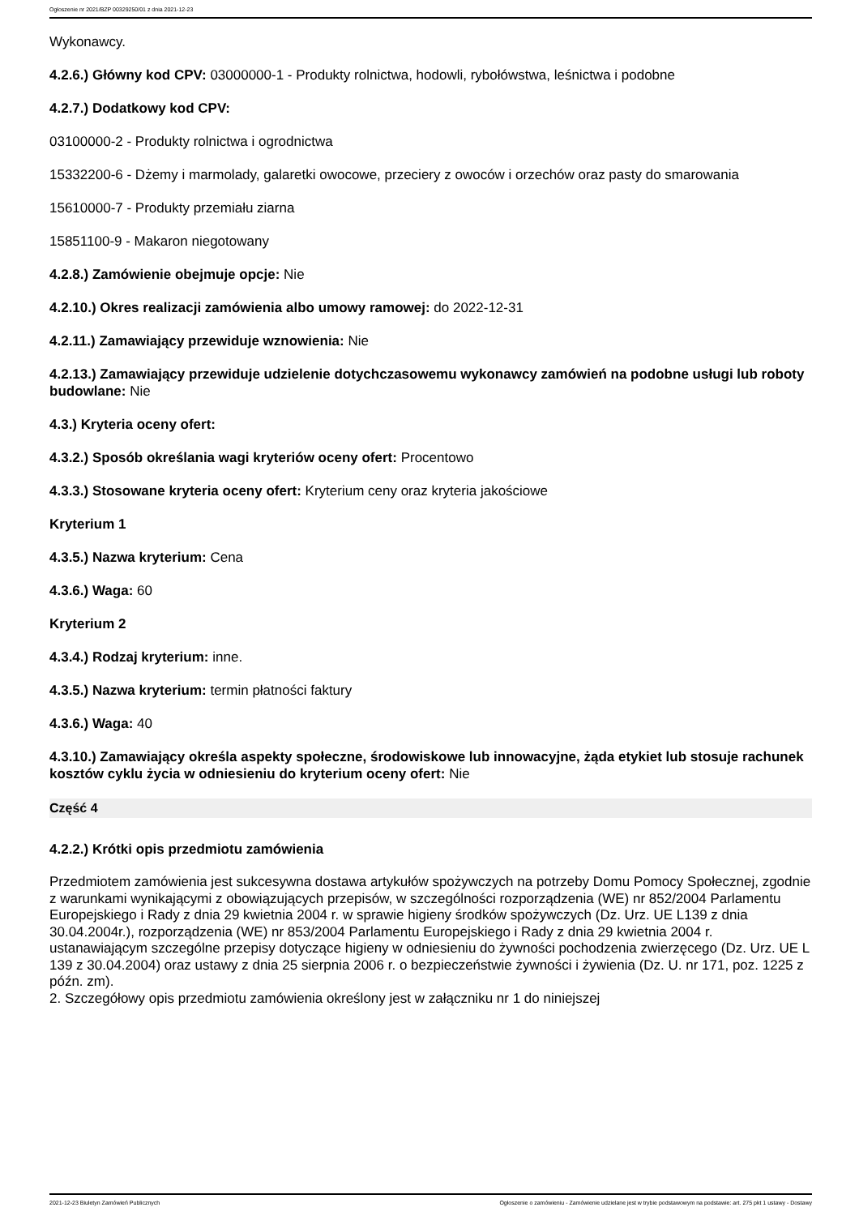Ogłoszenie nr 2021/BZP 00329250/01 z dnia 2021-12-23
Wykonawcy.
4.2.6.) Główny kod CPV: 03000000-1 - Produkty rolnictwa, hodowli, rybołówstwa, leśnictwa i podobne
4.2.7.) Dodatkowy kod CPV:
03100000-2 - Produkty rolnictwa i ogrodnictwa
15332200-6 - Dżemy i marmolady, galaretki owocowe, przeciery z owoców i orzechów oraz pasty do smarowania
15610000-7 - Produkty przemiału ziarna
15851100-9 - Makaron niegotowany
4.2.8.) Zamówienie obejmuje opcje: Nie
4.2.10.) Okres realizacji zamówienia albo umowy ramowej: do 2022-12-31
4.2.11.) Zamawiający przewiduje wznowienia: Nie
4.2.13.) Zamawiający przewiduje udzielenie dotychczasowemu wykonawcy zamówień na podobne usługi lub roboty budowlane: Nie
4.3.) Kryteria oceny ofert:
4.3.2.) Sposób określania wagi kryteriów oceny ofert: Procentowo
4.3.3.) Stosowane kryteria oceny ofert: Kryterium ceny oraz kryteria jakościowe
Kryterium 1
4.3.5.) Nazwa kryterium: Cena
4.3.6.) Waga: 60
Kryterium 2
4.3.4.) Rodzaj kryterium: inne.
4.3.5.) Nazwa kryterium: termin płatności faktury
4.3.6.) Waga: 40
4.3.10.) Zamawiający określa aspekty społeczne, środowiskowe lub innowacyjne, żąda etykiet lub stosuje rachunek kosztów cyklu życia w odniesieniu do kryterium oceny ofert: Nie
Część 4
4.2.2.) Krótki opis przedmiotu zamówienia
Przedmiotem zamówienia jest sukcesywna dostawa artykułów spożywczych na potrzeby Domu Pomocy Społecznej, zgodnie z warunkami wynikającymi z obowiązujących przepisów, w szczególności rozporządzenia (WE) nr 852/2004 Parlamentu Europejskiego i Rady z dnia 29 kwietnia 2004 r. w sprawie higieny środków spożywczych (Dz. Urz. UE L139 z dnia 30.04.2004r.), rozporządzenia (WE) nr 853/2004 Parlamentu Europejskiego i Rady z dnia 29 kwietnia 2004 r. ustanawiającym szczególne przepisy dotyczące higieny w odniesieniu do żywności pochodzenia zwierzęcego (Dz. Urz. UE L 139 z 30.04.2004) oraz ustawy z dnia 25 sierpnia 2006 r. o bezpieczeństwie żywności i żywienia (Dz. U. nr 171, poz. 1225 z późn. zm).
2. Szczegółowy opis przedmiotu zamówienia określony jest w załączniku nr 1 do niniejszej
2021-12-23 Biuletyn Zamówień Publicznych Ogłoszenie o zamówieniu - Zamówienie udzielane jest w trybie podstawowym na podstawie: art. 275 pkt 1 ustawy - Dostawy